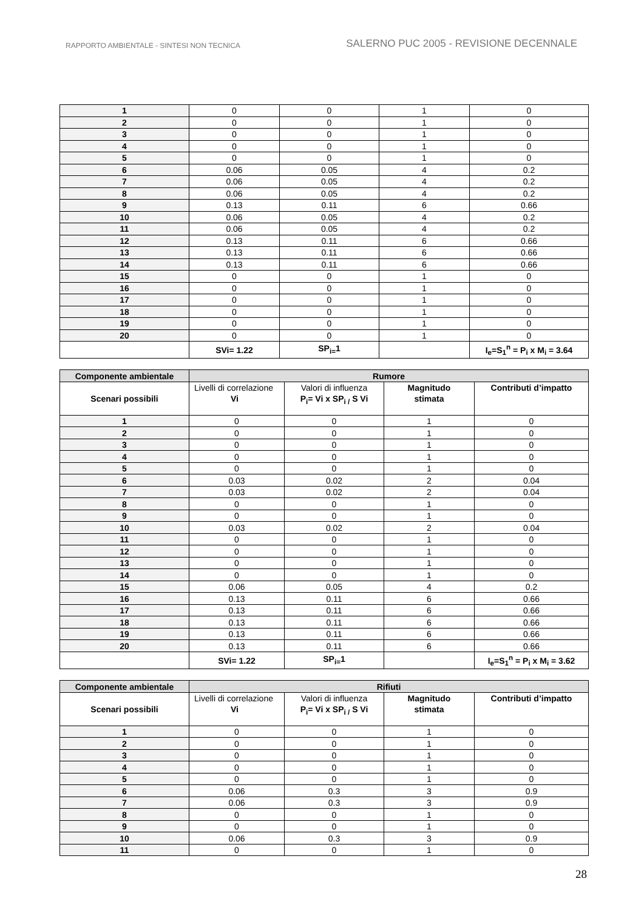RAPPORTO AMBIENTALE - SINTESI NON TECNICA SALERNO PUC 2005 - REVISIONE DECENNALE
| 1 | 0 | 0 | 1 | 0 |
| 2 | 0 | 0 | 1 | 0 |
| 3 | 0 | 0 | 1 | 0 |
| 4 | 0 | 0 | 1 | 0 |
| 5 | 0 | 0 | 1 | 0 |
| 6 | 0.06 | 0.05 | 4 | 0.2 |
| 7 | 0.06 | 0.05 | 4 | 0.2 |
| 8 | 0.06 | 0.05 | 4 | 0.2 |
| 9 | 0.13 | 0.11 | 6 | 0.66 |
| 10 | 0.06 | 0.05 | 4 | 0.2 |
| 11 | 0.06 | 0.05 | 4 | 0.2 |
| 12 | 0.13 | 0.11 | 6 | 0.66 |
| 13 | 0.13 | 0.11 | 6 | 0.66 |
| 14 | 0.13 | 0.11 | 6 | 0.66 |
| 15 | 0 | 0 | 1 | 0 |
| 16 | 0 | 0 | 1 | 0 |
| 17 | 0 | 0 | 1 | 0 |
| 18 | 0 | 0 | 1 | 0 |
| 19 | 0 | 0 | 1 | 0 |
| 20 | 0 | 0 | 1 | 0 |
| | SVi= 1.22 | SP<sub>i=</sub>1 | | I<sub>e</sub>=S<sub>1</sub><sup>n</sup> = P<sub>i</sub> x M<sub>i</sub> = 3.64 |
| Componente ambientale | Rumore | | | |
| Scenari possibili | Livelli di correlazione Vi | Valori di influenza P<sub>i</sub>= Vi x SP<sub>i /</sub> S Vi | Magnitudo stimata | Contributi d’impatto |
| 1 | 0 | 0 | 1 | 0 |
| 2 | 0 | 0 | 1 | 0 |
| 3 | 0 | 0 | 1 | 0 |
| 4 | 0 | 0 | 1 | 0 |
| 5 | 0 | 0 | 1 | 0 |
| 6 | 0.03 | 0.02 | 2 | 0.04 |
| 7 | 0.03 | 0.02 | 2 | 0.04 |
| 8 | 0 | 0 | 1 | 0 |
| 9 | 0 | 0 | 1 | 0 |
| 10 | 0.03 | 0.02 | 2 | 0.04 |
| 11 | 0 | 0 | 1 | 0 |
| 12 | 0 | 0 | 1 | 0 |
| 13 | 0 | 0 | 1 | 0 |
| 14 | 0 | 0 | 1 | 0 |
| 15 | 0.06 | 0.05 | 4 | 0.2 |
| 16 | 0.13 | 0.11 | 6 | 0.66 |
| 17 | 0.13 | 0.11 | 6 | 0.66 |
| 18 | 0.13 | 0.11 | 6 | 0.66 |
| 19 | 0.13 | 0.11 | 6 | 0.66 |
| 20 | 0.13 | 0.11 | 6 | 0.66 |
| | SVi= 1.22 | SP<sub>i=</sub>1 | | I<sub>e</sub>=S<sub>1</sub><sup>n</sup> = P<sub>i</sub> x M<sub>i</sub> = 3.62 |
| Componente ambientale | Rifiuti | | | |
| Scenari possibili | Livelli di correlazione Vi | Valori di influenza P<sub>i</sub>= Vi x SP<sub>i /</sub> S Vi | Magnitudo stimata | Contributi d’impatto |
| 1 | 0 | 0 | 1 | 0 |
| 2 | 0 | 0 | 1 | 0 |
| 3 | 0 | 0 | 1 | 0 |
| 4 | 0 | 0 | 1 | 0 |
| 5 | 0 | 0 | 1 | 0 |
| 6 | 0.06 | 0.3 | 3 | 0.9 |
| 7 | 0.06 | 0.3 | 3 | 0.9 |
| 8 | 0 | 0 | 1 | 0 |
| 9 | 0 | 0 | 1 | 0 |
| 10 | 0.06 | 0.3 | 3 | 0.9 |
| 11 | 0 | 0 | 1 | 0 |
28